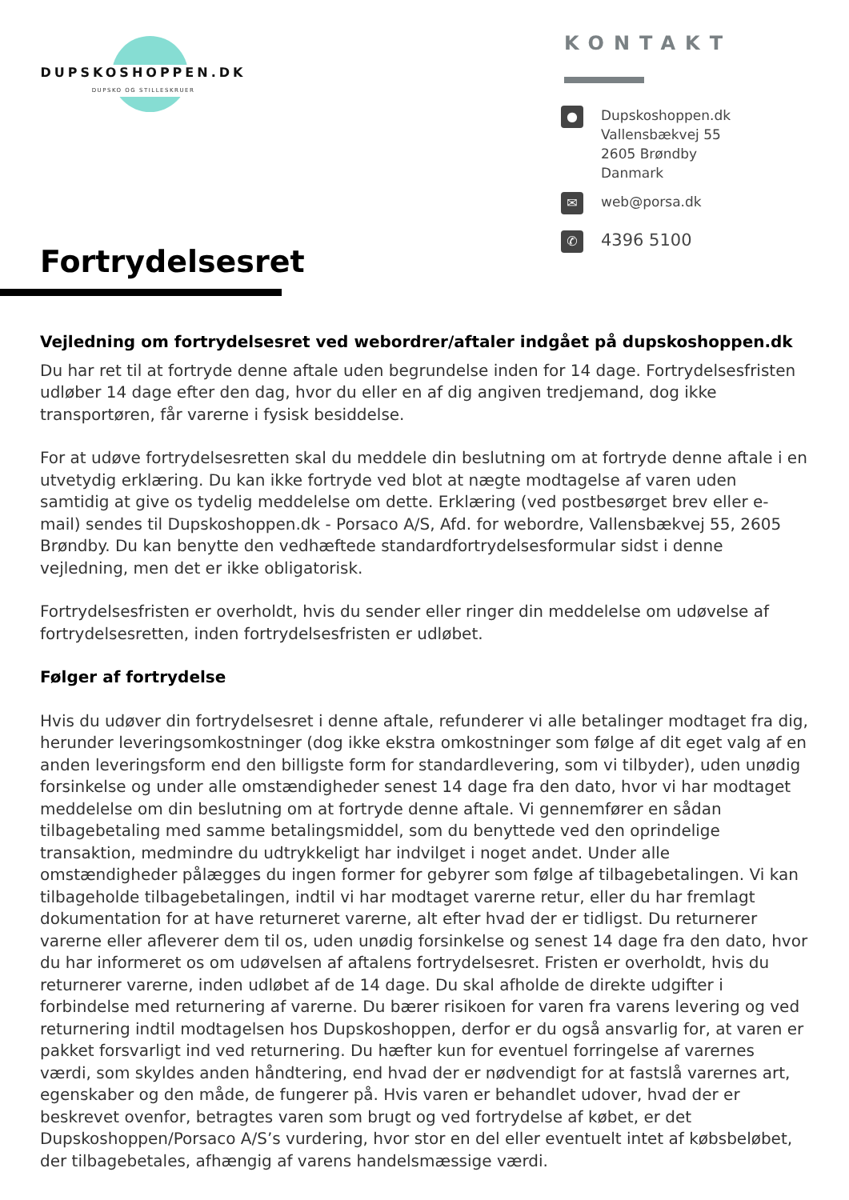DUPSKOSHOPPEN.DK
DUPSKO OG STILLESKRUER
KONTAKT
●
Dupskoshoppen.dk
Vallensbækvej 55
2605 Brøndby
Danmark
✉
web@porsa.dk
✆
4396 5100
Fortrydelsesret
Vejledning om fortrydelsesret ved webordrer/aftaler indgået på dupskoshoppen.dk
Du har ret til at fortryde denne aftale uden begrundelse inden for 14 dage. Fortrydelsesfristen udløber 14 dage efter den dag, hvor du eller en af dig angiven tredjemand, dog ikke transportøren, får varerne i fysisk besiddelse.
For at udøve fortrydelsesretten skal du meddele din beslutning om at fortryde denne aftale i en utvetydig erklæring. Du kan ikke fortryde ved blot at nægte modtagelse af varen uden samtidig at give os tydelig meddelelse om dette. Erklæring (ved postbesørget brev eller e-mail) sendes til Dupskoshoppen.dk - Porsaco A/S, Afd. for webordre, Vallensbækvej 55, 2605 Brøndby. Du kan benytte den vedhæftede standardfortrydelsesformular sidst i denne vejledning, men det er ikke obligatorisk.
Fortrydelsesfristen er overholdt, hvis du sender eller ringer din meddelelse om udøvelse af fortrydelsesretten, inden fortrydelsesfristen er udløbet.
Følger af fortrydelse
Hvis du udøver din fortrydelsesret i denne aftale, refunderer vi alle betalinger modtaget fra dig, herunder leveringsomkostninger (dog ikke ekstra omkostninger som følge af dit eget valg af en anden leveringsform end den billigste form for standardlevering, som vi tilbyder), uden unødig forsinkelse og under alle omstændigheder senest 14 dage fra den dato, hvor vi har modtaget meddelelse om din beslutning om at fortryde denne aftale. Vi gennemfører en sådan tilbagebetaling med samme betalingsmiddel, som du benyttede ved den oprindelige transaktion, medmindre du udtrykkeligt har indvilget i noget andet. Under alle omstændigheder pålægges du ingen former for gebyrer som følge af tilbagebetalingen. Vi kan tilbageholde tilbagebetalingen, indtil vi har modtaget varerne retur, eller du har fremlagt dokumentation for at have returneret varerne, alt efter hvad der er tidligst. Du returnerer varerne eller afleverer dem til os, uden unødig forsinkelse og senest 14 dage fra den dato, hvor du har informeret os om udøvelsen af aftalens fortrydelsesret. Fristen er overholdt, hvis du returnerer varerne, inden udløbet af de 14 dage. Du skal afholde de direkte udgifter i forbindelse med returnering af varerne. Du bærer risikoen for varen fra varens levering og ved returnering indtil modtagelsen hos Dupskoshoppen, derfor er du også ansvarlig for, at varen er pakket forsvarligt ind ved returnering. Du hæfter kun for eventuel forringelse af varernes værdi, som skyldes anden håndtering, end hvad der er nødvendigt for at fastslå varernes art, egenskaber og den måde, de fungerer på. Hvis varen er behandlet udover, hvad der er beskrevet ovenfor, betragtes varen som brugt og ved fortrydelse af købet, er det Dupskoshoppen/Porsaco A/S’s vurdering, hvor stor en del eller eventuelt intet af købsbeløbet, der tilbagebetales, afhængig af varens handelsmæssige værdi.